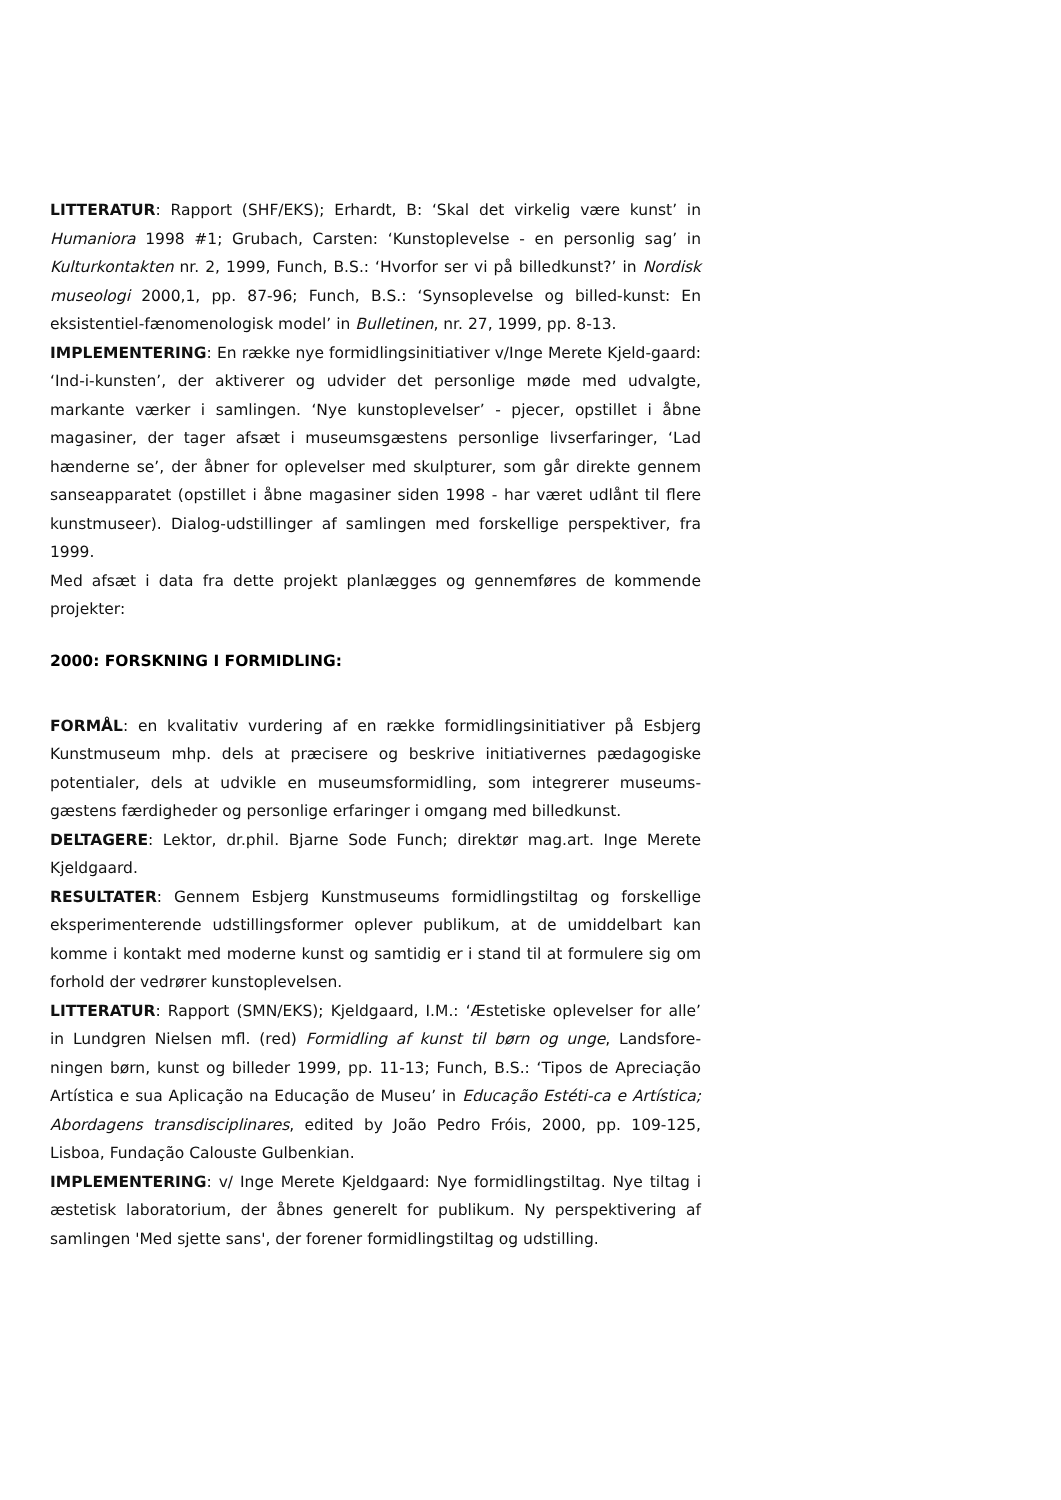LITTERATUR: Rapport (SHF/EKS); Erhardt, B: ‘Skal det virkelig være kunst’ in Humaniora 1998 #1; Grubach, Carsten: ‘Kunstoplevelse - en personlig sag’ in Kulturkontakten nr. 2, 1999, Funch, B.S.: ‘Hvorfor ser vi på billedkunst?’ in Nordisk museologi 2000,1, pp. 87-96; Funch, B.S.: ‘Synsoplevelse og billed-kunst: En eksistentiel-fænomenologisk model’ in Bulletinen, nr. 27, 1999, pp. 8-13.
IMPLEMENTERING: En række nye formidlingsinitiativer v/Inge Merete Kjeld-gaard: ‘Ind-i-kunsten’, der aktiverer og udvider det personlige møde med udvalgte, markante værker i samlingen. ‘Nye kunstoplevelser’ - pjecer, opstillet i åbne magasiner, der tager afsæt i museumsgæstens personlige livserfaringer, ‘Lad hænderne se’, der åbner for oplevelser med skulpturer, som går direkte gennem sanseapparatet (opstillet i åbne magasiner siden 1998 - har været udlånt til flere kunstmuseer). Dialog-udstillinger af samlingen med forskellige perspektiver, fra 1999.
Med afsæt i data fra dette projekt planlægges og gennemføres de kommende projekter:
2000: FORSKNING I FORMIDLING:
FORMÅL: en kvalitativ vurdering af en række formidlingsinitiativer på Esbjerg Kunstmuseum mhp. dels at præcisere og beskrive initiativernes pædagogiske potentialer, dels at udvikle en museumsformidling, som integrerer museums-gæstens færdigheder og personlige erfaringer i omgang med billedkunst.
DELTAGERE: Lektor, dr.phil. Bjarne Sode Funch; direktør mag.art. Inge Merete Kjeldgaard.
RESULTATER: Gennem Esbjerg Kunstmuseums formidlingstiltag og forskellige eksperimenterende udstillingsformer oplever publikum, at de umiddelbart kan komme i kontakt med moderne kunst og samtidig er i stand til at formulere sig om forhold der vedrører kunstoplevelsen.
LITTERATUR: Rapport (SMN/EKS); Kjeldgaard, I.M.: ‘Æstetiske oplevelser for alle’ in Lundgren Nielsen mfl. (red) Formidling af kunst til børn og unge, Landsfore-ningen børn, kunst og billeder 1999, pp. 11-13; Funch, B.S.: ‘Tipos de Apreciação Artística e sua Aplicação na Educação de Museu’ in Educação Estéti-ca e Artística; Abordagens transdisciplinares, edited by João Pedro Fróis, 2000, pp. 109-125, Lisboa, Fundação Calouste Gulbenkian.
IMPLEMENTERING: v/ Inge Merete Kjeldgaard: Nye formidlingstiltag. Nye tiltag i æstetisk laboratorium, der åbnes generelt for publikum. Ny perspektivering af samlingen 'Med sjette sans', der forener formidlingstiltag og udstilling.